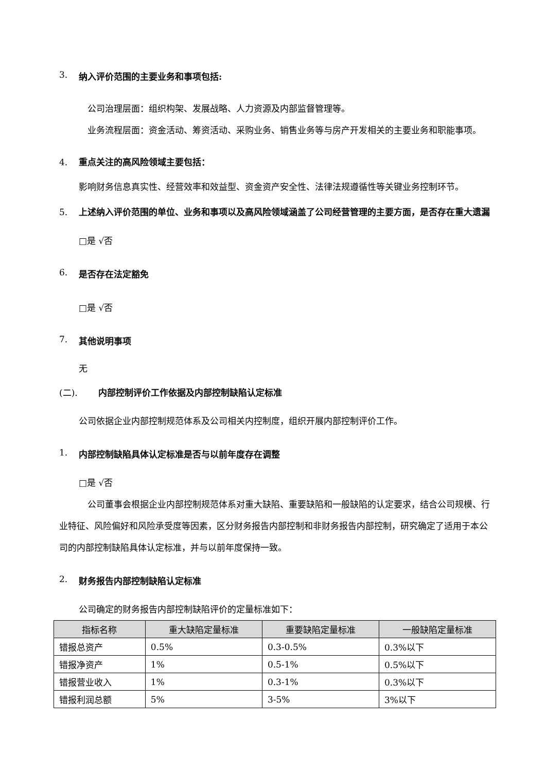3. 纳入评价范围的主要业务和事项包括:
公司治理层面：组织构架、发展战略、人力资源及内部监督管理等。
业务流程层面：资金活动、筹资活动、采购业务、销售业务等与房产开发相关的主要业务和职能事项。
4. 重点关注的高风险领域主要包括：
影响财务信息真实性、经营效率和效益型、资金资产安全性、法律法规遵循性等关键业务控制环节。
5. 上述纳入评价范围的单位、业务和事项以及高风险领域涵盖了公司经营管理的主要方面，是否存在重大遗漏
□是 √否
6. 是否存在法定豁免
□是 √否
7. 其他说明事项
无
(二). 内部控制评价工作依据及内部控制缺陷认定标准
公司依据企业内部控制规范体系及公司相关内控制度，组织开展内部控制评价工作。
1. 内部控制缺陷具体认定标准是否与以前年度存在调整
□是 √否
公司董事会根据企业内部控制规范体系对重大缺陷、重要缺陷和一般缺陷的认定要求，结合公司规模、行业特征、风险偏好和风险承受度等因素，区分财务报告内部控制和非财务报告内部控制，研究确定了适用于本公司的内部控制缺陷具体认定标准，并与以前年度保持一致。
2. 财务报告内部控制缺陷认定标准
公司确定的财务报告内部控制缺陷评价的定量标准如下：
| 指标名称 | 重大缺陷定量标准 | 重要缺陷定量标准 | 一般缺陷定量标准 |
| --- | --- | --- | --- |
| 错报总资产 | 0.5% | 0.3-0.5% | 0.3%以下 |
| 错报净资产 | 1% | 0.5-1% | 0.5%以下 |
| 错报营业收入 | 1% | 0.3-1% | 0.3%以下 |
| 错报利润总额 | 5% | 3-5% | 3%以下 |